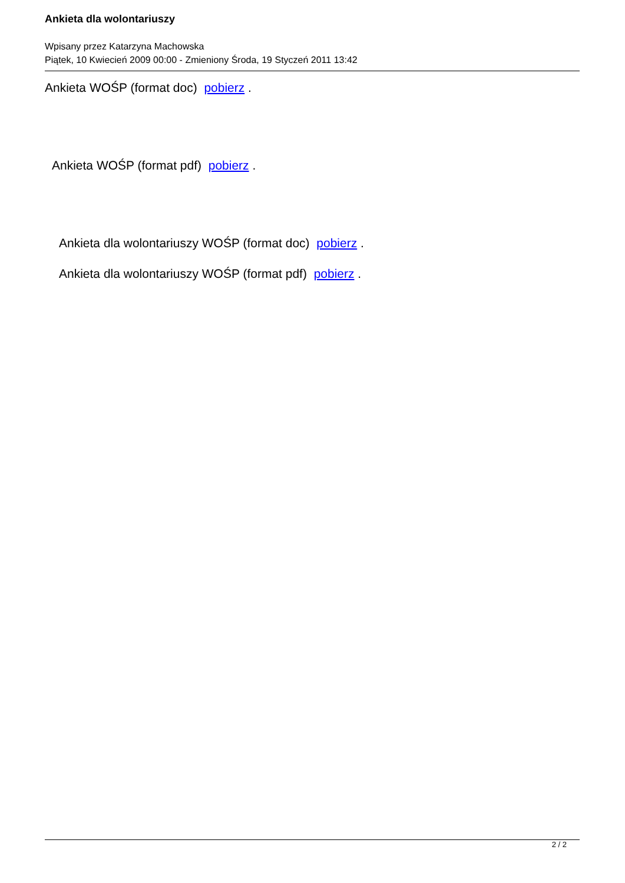Ankieta dla wolontariuszy
Wpisany przez Katarzyna Machowska
Piątek, 10 Kwiecień 2009 00:00 - Zmieniony Środa, 19 Styczeń 2011 13:42
Ankieta WOŚP (format doc) pobierz .
Ankieta WOŚP (format pdf) pobierz .
Ankieta dla wolontariuszy WOŚP (format doc) pobierz .
Ankieta dla wolontariuszy WOŚP (format pdf) pobierz .
2 / 2